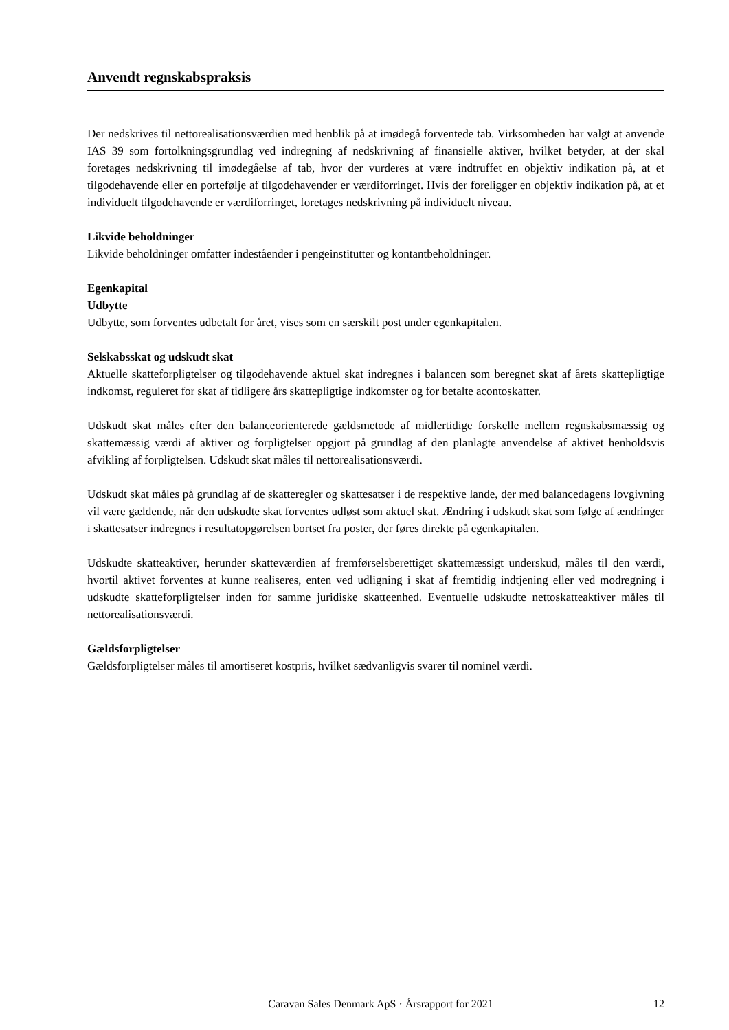Anvendt regnskabspraksis
Der nedskrives til nettorealisationsværdien med henblik på at imødegå forventede tab. Virksomheden har valgt at anvende IAS 39 som fortolkningsgrundlag ved indregning af nedskrivning af finansielle aktiver, hvilket betyder, at der skal foretages nedskrivning til imødegåelse af tab, hvor der vurderes at være indtruffet en objektiv indikation på, at et tilgodehavende eller en portefølje af tilgodehavender er værdiforringet. Hvis der foreligger en objektiv indikation på, at et individuelt tilgodehavende er værdiforringet, foretages nedskrivning på individuelt niveau.
Likvide beholdninger
Likvide beholdninger omfatter indeståender i pengeinstitutter og kontantbeholdninger.
Egenkapital
Udbytte
Udbytte, som forventes udbetalt for året, vises som en særskilt post under egenkapitalen.
Selskabsskat og udskudt skat
Aktuelle skatteforpligtelser og tilgodehavende aktuel skat indregnes i balancen som beregnet skat af årets skattepligtige indkomst, reguleret for skat af tidligere års skattepligtige indkomster og for betalte acontoskatter.
Udskudt skat måles efter den balanceorienterede gældsmetode af midlertidige forskelle mellem regnskabsmæssig og skattemæssig værdi af aktiver og forpligtelser opgjort på grundlag af den planlagte anvendelse af aktivet henholdsvis afvikling af forpligtelsen. Udskudt skat måles til nettorealisationsværdi.
Udskudt skat måles på grundlag af de skatteregler og skattesatser i de respektive lande, der med balancedagens lovgivning vil være gældende, når den udskudte skat forventes udløst som aktuel skat. Ændring i udskudt skat som følge af ændringer i skattesatser indregnes i resultatopgørelsen bortset fra poster, der føres direkte på egenkapitalen.
Udskudte skatteaktiver, herunder skatteværdien af fremførselsberettiget skattemæssigt underskud, måles til den værdi, hvortil aktivet forventes at kunne realiseres, enten ved udligning i skat af fremtidig indtjening eller ved modregning i udskudte skatteforpligtelser inden for samme juridiske skatteenhed. Eventuelle udskudte nettoskatteaktiver måles til nettorealisationsværdi.
Gældsforpligtelser
Gældsforpligtelser måles til amortiseret kostpris, hvilket sædvanligvis svarer til nominel værdi.
Caravan Sales Denmark ApS · Årsrapport for 2021 12